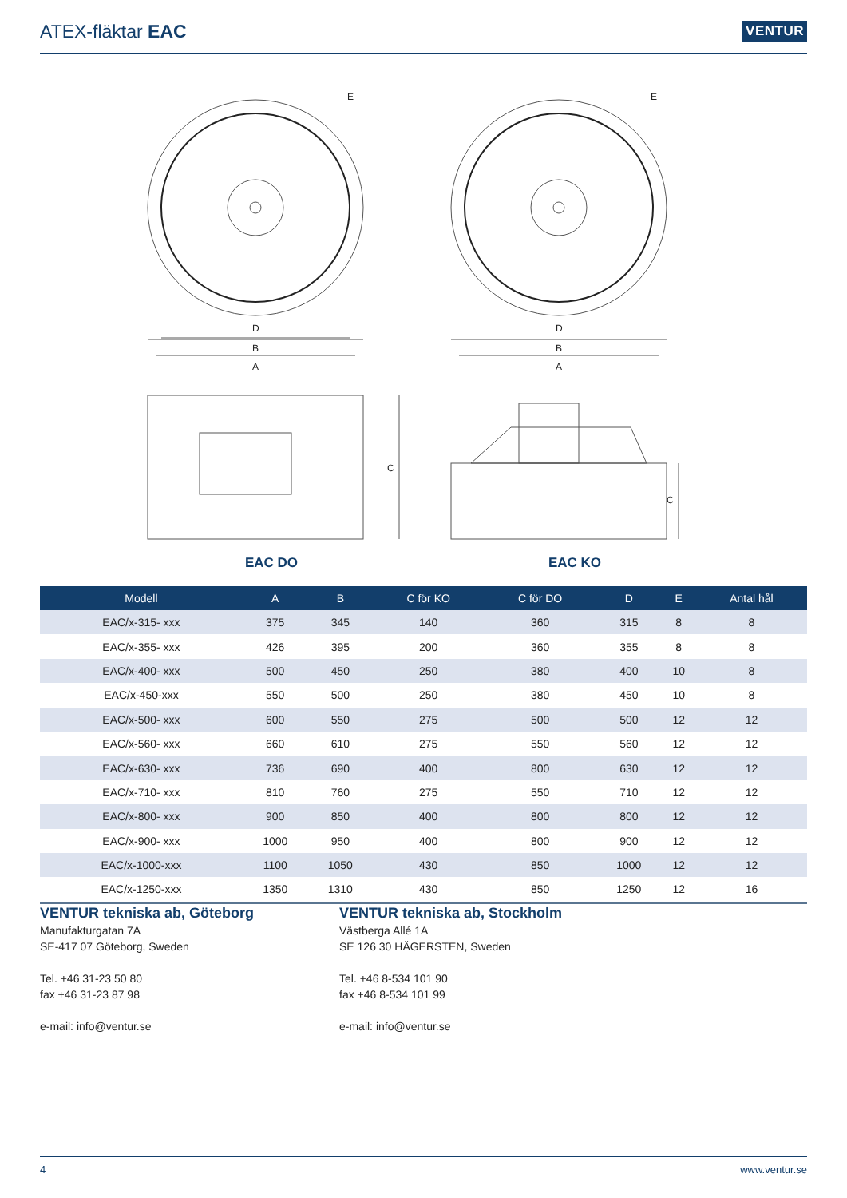ATEX-fläktar EAC
VENTUR
D
B
A
E
C
EAC DO
D
B
A
E
C
EAC KO
| Modell | A | B | C för KO | C för DO | D | E | Antal hål |
| --- | --- | --- | --- | --- | --- | --- | --- |
| EAC/x-315- xxx | 375 | 345 | 140 | 360 | 315 | 8 | 8 |
| EAC/x-355- xxx | 426 | 395 | 200 | 360 | 355 | 8 | 8 |
| EAC/x-400- xxx | 500 | 450 | 250 | 380 | 400 | 10 | 8 |
| EAC/x-450-xxx | 550 | 500 | 250 | 380 | 450 | 10 | 8 |
| EAC/x-500- xxx | 600 | 550 | 275 | 500 | 500 | 12 | 12 |
| EAC/x-560- xxx | 660 | 610 | 275 | 550 | 560 | 12 | 12 |
| EAC/x-630- xxx | 736 | 690 | 400 | 800 | 630 | 12 | 12 |
| EAC/x-710- xxx | 810 | 760 | 275 | 550 | 710 | 12 | 12 |
| EAC/x-800- xxx | 900 | 850 | 400 | 800 | 800 | 12 | 12 |
| EAC/x-900- xxx | 1000 | 950 | 400 | 800 | 900 | 12 | 12 |
| EAC/x-1000-xxx | 1100 | 1050 | 430 | 850 | 1000 | 12 | 12 |
| EAC/x-1250-xxx | 1350 | 1310 | 430 | 850 | 1250 | 12 | 16 |
VENTUR tekniska ab, Göteborg
Manufakturgatan 7A
SE-417 07 Göteborg, Sweden
Tel. +46 31-23 50 80
fax +46 31-23 87 98
e-mail: info@ventur.se
VENTUR tekniska ab, Stockholm
Västberga Allé 1A
SE 126 30 HÄGERSTEN, Sweden
Tel. +46 8-534 101 90
fax +46 8-534 101 99
e-mail: info@ventur.se
4 www.ventur.se